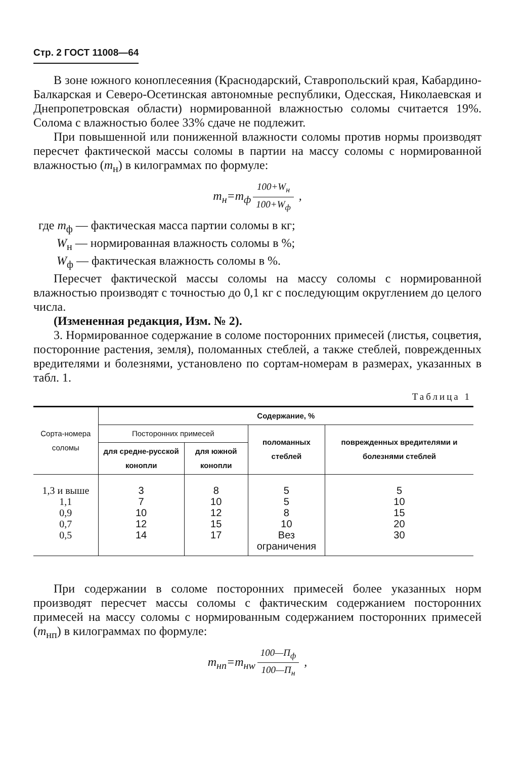Стр. 2 ГОСТ 11008—64
В зоне южного коноплесеяния (Краснодарский, Ставропольский края, Кабардино-Балкарская и Северо-Осетинская автономные республики, Одесская, Николаевская и Днепропетровская области) нормированной влажностью соломы считается 19%. Солома с влажностью более 33% сдаче не подлежит.
При повышенной или пониженной влажности соломы против нормы производят пересчет фактической массы соломы в партии на массу соломы с нормированной влажностью (m<sub>н</sub>) в килограммах по формуле:
m<sub>н</sub>=m<sub>ф</sub> 100+W<sub>н</sub> 100+W<sub>ф</sub> ,
где m<sub>ф</sub> — фактическая масса партии соломы в кг;
W<sub>н</sub> — нормированная влажность соломы в %;
W<sub>ф</sub> — фактическая влажность соломы в %.
Пересчет фактической массы соломы на массу соломы с нормированной влажностью производят с точностью до 0,1 кг с последующим округлением до целого числа.
(Измененная редакция, Изм. № 2).
3. Нормированное содержание в соломе посторонних примесей (листья, соцветия, посторонние растения, земля), поломанных стеблей, а также стеблей, поврежденных вредителями и болезнями, установлено по сортам-номерам в размерах, указанных в табл. 1.
Таблица 1
| Сорта-номера соломы | Содержание, % | | | |
| --- | --- | --- | --- | --- |
| | Посторонних примесей | | поломанных стеблей | поврежденных вредителями и болезнями стеблей |
| | для средне-русской конопли | для южной конопли | | |
| 1,3 и выше | 3 | 8 | 5 | 5 |
| 1,1 | 7 | 10 | 5 | 10 |
| 0,9 | 10 | 12 | 8 | 15 |
| 0,7 | 12 | 15 | 10 | 20 |
| 0,5 | 14 | 17 | Вез ограничения | 30 |
При содержании в соломе посторонних примесей более указанных норм производят пересчет массы соломы с фактическим содержанием посторонних примесей на массу соломы с нормированным содержанием посторонних примесей (m<sub>нп</sub>) в килограммах по формуле:
m<sub>нп</sub>=m<sub>нw</sub> 100—П<sub>ф</sub> 100—П<sub>н</sub> ,